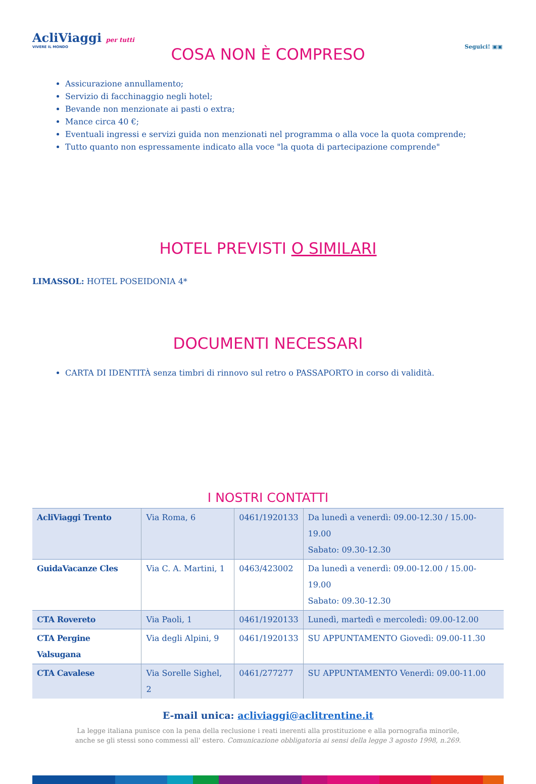AcliViaggi per tutti
VIVERE IL MONDO
Seguici! ▣▣
COSA NON È COMPRESO
Assicurazione annullamento;
Servizio di facchinaggio negli hotel;
Bevande non menzionate ai pasti o extra;
Mance circa 40 €;
Eventuali ingressi e servizi guida non menzionati nel programma o alla voce la quota comprende;
Tutto quanto non espressamente indicato alla voce "la quota di partecipazione comprende"
HOTEL PREVISTI O SIMILARI
LIMASSOL: HOTEL POSEIDONIA 4*
DOCUMENTI NECESSARI
CARTA DI IDENTITÀ senza timbri di rinnovo sul retro o PASSAPORTO in corso di validità.
I NOSTRI CONTATTI
| AcliViaggi Trento | Via Roma, 6 | 0461/1920133 | Da lunedì a venerdì: 09.00-12.30 / 15.00-19.00 Sabato: 09.30-12.30 |
| GuidaVacanze Cles | Via C. A. Martini, 1 | 0463/423002 | Da lunedì a venerdì: 09.00-12.00 / 15.00-19.00 Sabato: 09.30-12.30 |
| CTA Rovereto | Via Paoli, 1 | 0461/1920133 | Lunedì, martedì e mercoledì: 09.00-12.00 |
| CTA Pergine Valsugana | Via degli Alpini, 9 | 0461/1920133 | SU APPUNTAMENTO Giovedì: 09.00-11.30 |
| CTA Cavalese | Via Sorelle Sighel, 2 | 0461/277277 | SU APPUNTAMENTO Venerdì: 09.00-11.00 |
E-mail unica: acliviaggi@aclitrentine.it
La legge italiana punisce con la pena della reclusione i reati inerenti alla prostituzione e alla pornografia minorile,
anche se gli stessi sono commessi all' estero. Comunicazione obbligatoria ai sensi della legge 3 agosto 1998, n.269.